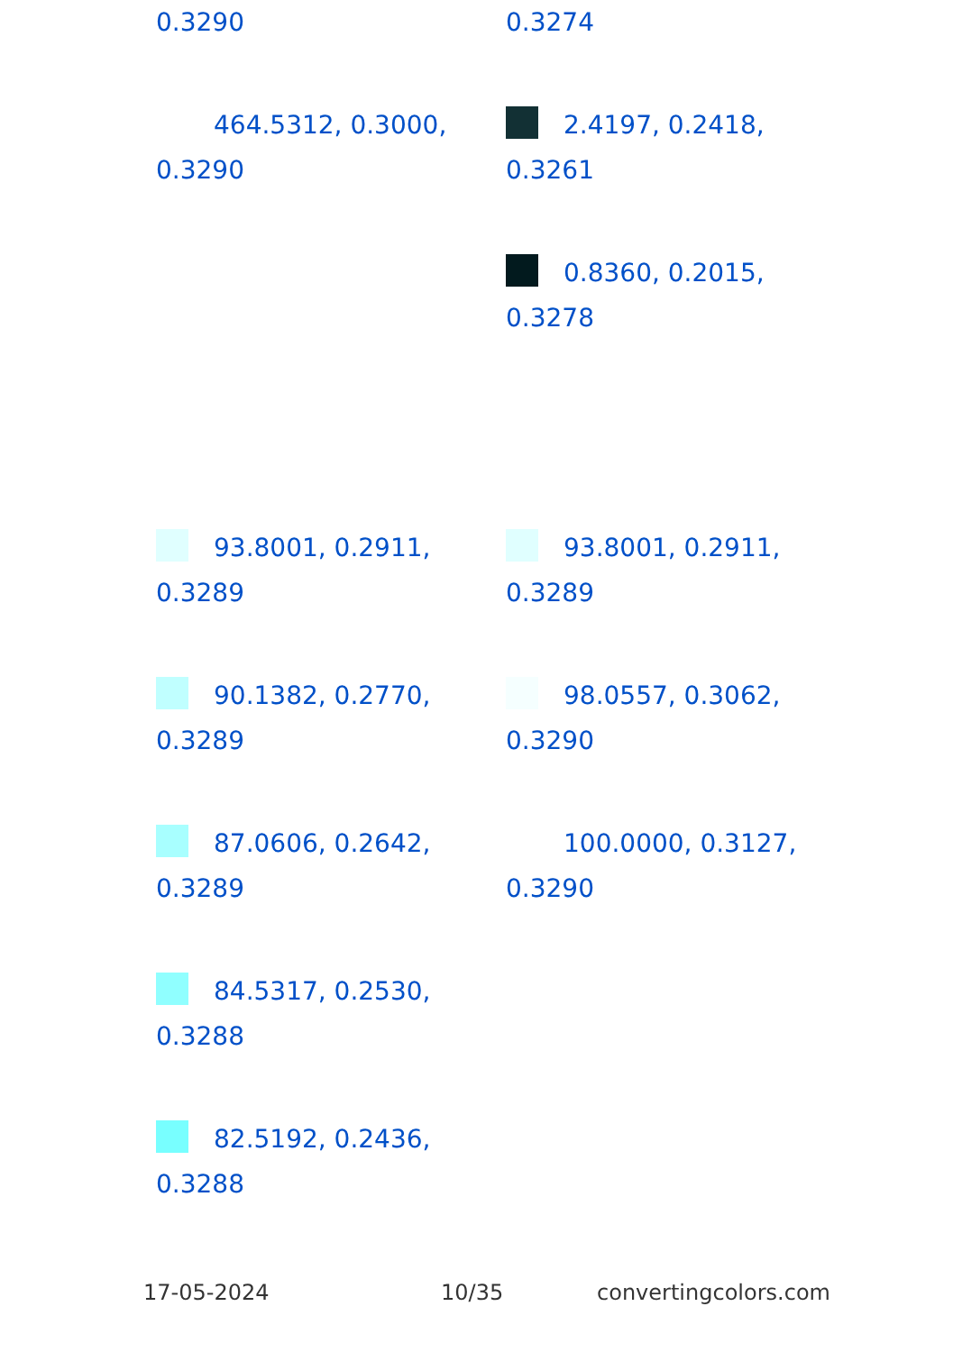0.3290 0.3274
464.5312, 0.3000, 0.3290
2.4197, 0.2418, 0.3261
0.8360, 0.2015, 0.3278
93.8001, 0.2911, 0.3289
93.8001, 0.2911, 0.3289
90.1382, 0.2770, 0.3289
98.0557, 0.3062, 0.3290
87.0606, 0.2642, 0.3289
100.0000, 0.3127, 0.3290
84.5317, 0.2530, 0.3288
82.5192, 0.2436, 0.3288
17-05-2024 10/35 convertingcolors.com